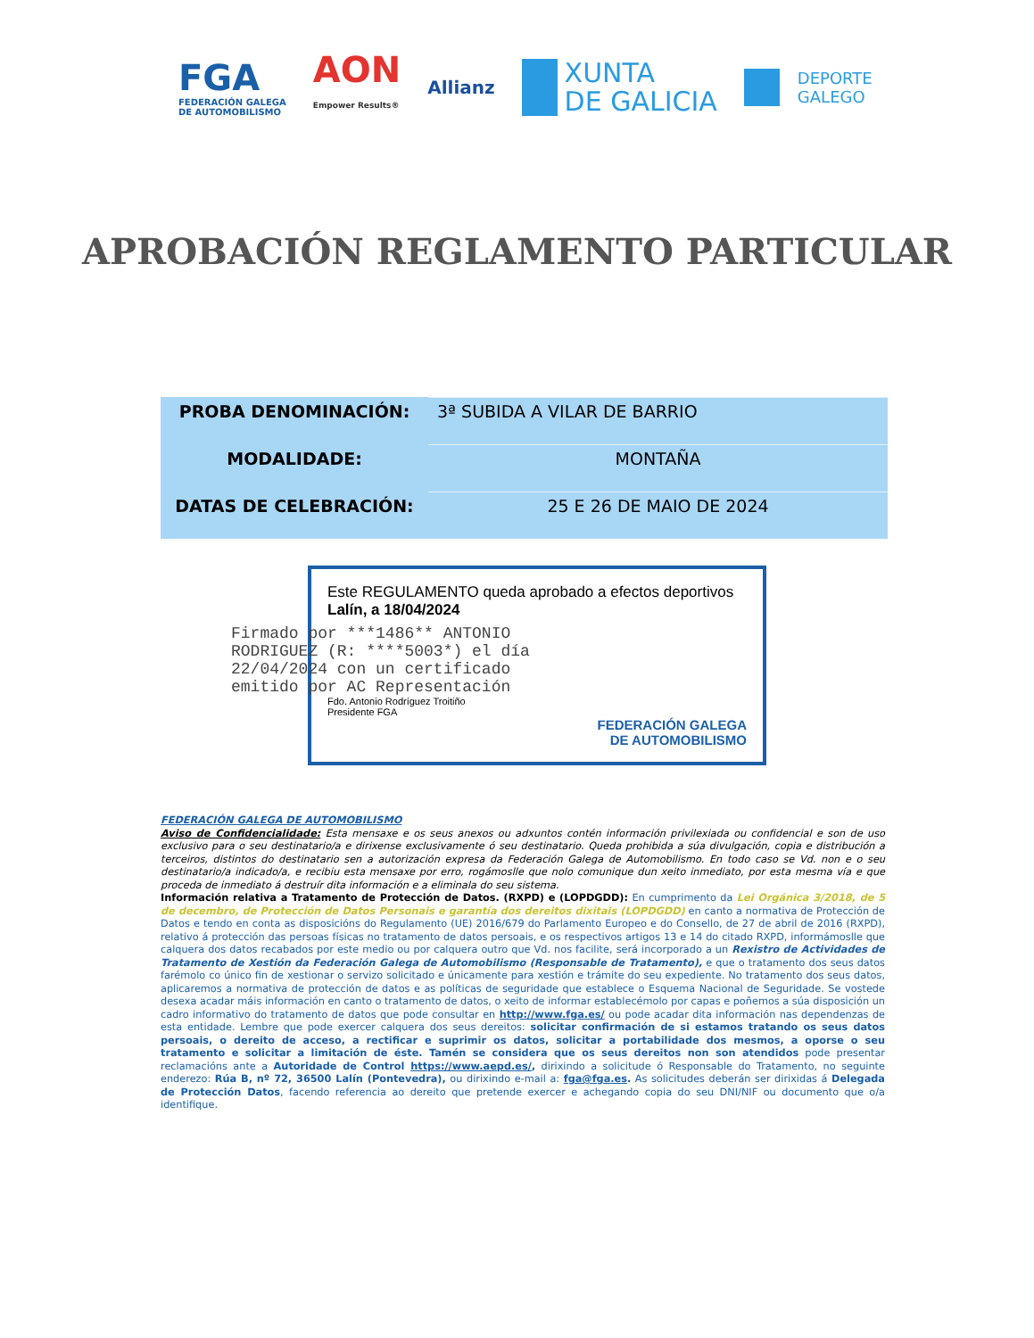FGA
FEDERACIÓN GALEGA
DE AUTOMOBILISMO
AON
Empower Results®
Allianz
XUNTA
DE GALICIA
DEPORTE
GALEGO
APROBACIÓN REGLAMENTO PARTICULAR
| PROBA DENOMINACIÓN: | 3ª SUBIDA A VILAR DE BARRIO |
| MODALIDADE: | MONTAÑA |
| DATAS DE CELEBRACIÓN: | 25 E 26 DE MAIO DE 2024 |
Este REGULAMENTO queda aprobado a efectos deportivos
Lalín, a 18/04/2024
Firmado por ***1486** ANTONIO RODRIGUEZ (R: ****5003*) el día 22/04/2024 con un certificado emitido por AC Representación
Fdo. Antonio Rodríguez Troitiño
Presidente FGA
FEDERACIÓN GALEGA
DE AUTOMOBILISMO
FEDERACIÓN GALEGA DE AUTOMOBILISMO
Aviso de Confidencialidade: Esta mensaxe e os seus anexos ou adxuntos contén información privilexiada ou confidencial e son de uso exclusivo para o seu destinatario/a e dirixense exclusivamente ó seu destinatario. Queda prohibida a súa divulgación, copia e distribución a terceiros, distintos do destinatario sen a autorización expresa da Federación Galega de Automobilismo. En todo caso se Vd. non e o seu destinatario/a indicado/a, e recibiu esta mensaxe por erro, rogámoslle que nolo comunique dun xeito inmediato, por esta mesma vía e que proceda de inmediato á destruír dita información e a eliminala do seu sistema.
Información relativa a Tratamento de Protección de Datos. (RXPD) e (LOPDGDD): En cumprimento da Lei Orgánica 3/2018, de 5 de decembro, de Protección de Datos Personais e garantía dos dereitos dixitais (LOPDGDD) en canto a normativa de Protección de Datos e tendo en conta as disposicións do Regulamento (UE) 2016/679 do Parlamento Europeo e do Consello, de 27 de abril de 2016 (RXPD), relativo á protección das persoas físicas no tratamento de datos persoais, e os respectivos artigos 13 e 14 do citado RXPD, informámoslle que calquera dos datos recabados por este medio ou por calquera outro que Vd. nos facilite, será incorporado a un Rexistro de Actividades de Tratamento de Xestión da Federación Galega de Automobilismo (Responsable de Tratamento), e que o tratamento dos seus datos farémolo co único fin de xestionar o servizo solicitado e únicamente para xestión e trámite do seu expediente. No tratamento dos seus datos, aplicaremos a normativa de protección de datos e as políticas de seguridade que establece o Esquema Nacional de Seguridade. Se vostede desexa acadar máis información en canto o tratamento de datos, o xeito de informar establecémolo por capas e poñemos a súa disposición un cadro informativo do tratamento de datos que pode consultar en http://www.fga.es/ ou pode acadar dita información nas dependenzas de esta entidade. Lembre que pode exercer calquera dos seus dereitos: solicitar confirmación de si estamos tratando os seus datos persoais, o dereito de acceso, a rectificar e suprimir os datos, solicitar a portabilidade dos mesmos, a oporse o seu tratamento e solicitar a limitación de éste. Tamén se considera que os seus dereitos non son atendidos pode presentar reclamacións ante a Autoridade de Control https://www.aepd.es/, dirixindo a solicitude ó Responsable do Tratamento, no seguinte enderezo: Rúa B, nº 72, 36500 Lalín (Pontevedra), ou dirixindo e-mail a: fga@fga.es. As solicitudes deberán ser dirixidas á Delegada de Protección Datos, facendo referencia ao dereito que pretende exercer e achegando copia do seu DNI/NIF ou documento que o/a identifique.